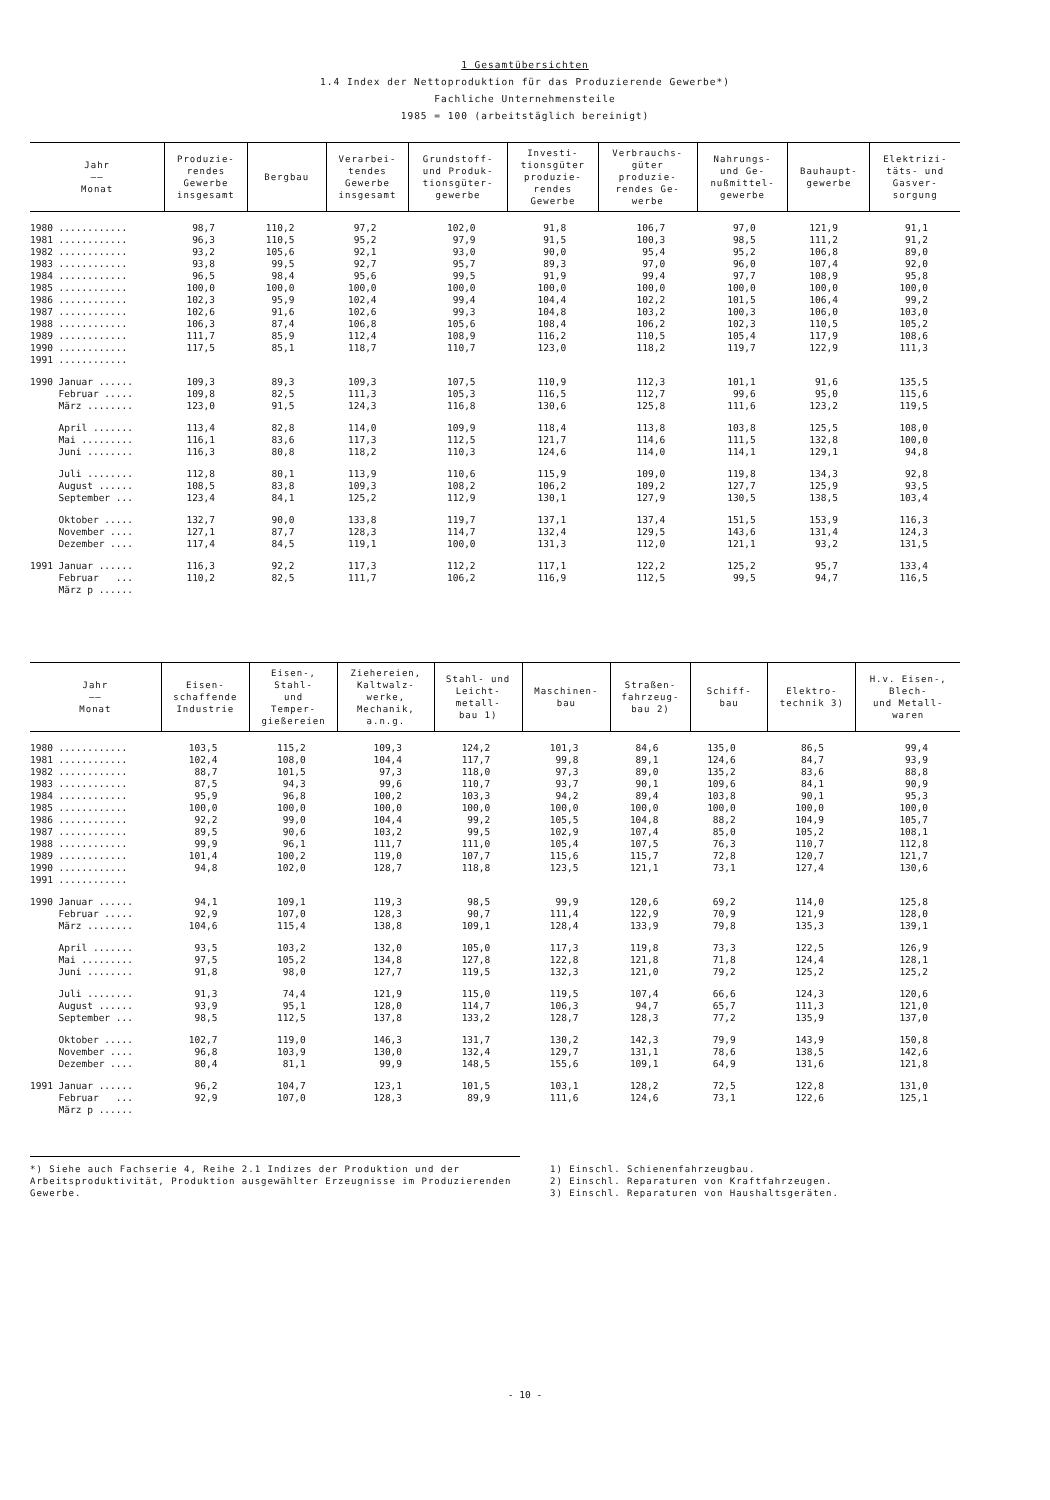1 Gesamtübersichten
1.4 Index der Nettoproduktion für das Produzierende Gewerbe*)
Fachliche Unternehmensteile
1985 = 100 (arbeitstäglich bereinigt)
| Jahr —— Monat | Produzie- rendes Gewerbe insgesamt | Bergbau | Verarbei- tendes Gewerbe insgesamt | Grundstoff- und Produk- tionsgüter- gewerbe | Investi- tionsgüter produzie- rendes Gewerbe | Verbrauchs- güter produzie- rendes Ge- werbe | Nahrungs- und Ge- nußmittel- gewerbe | Bauhaupt- gewerbe | Elektrizi- täts- und Gasver- sorgung |
| --- | --- | --- | --- | --- | --- | --- | --- | --- | --- |
| 1980 ............ | 98,7 | 110,2 | 97,2 | 102,0 | 91,8 | 106,7 | 97,0 | 121,9 | 91,1 |
| 1981 ............ | 96,3 | 110,5 | 95,2 | 97,9 | 91,5 | 100,3 | 98,5 | 111,2 | 91,2 |
| 1982 ............ | 93,2 | 105,6 | 92,1 | 93,0 | 90,0 | 95,4 | 95,2 | 106,8 | 89,0 |
| 1983 ............ | 93,8 | 99,5 | 92,7 | 95,7 | 89,3 | 97,0 | 96,0 | 107,4 | 92,0 |
| 1984 ............ | 96,5 | 98,4 | 95,6 | 99,5 | 91,9 | 99,4 | 97,7 | 108,9 | 95,8 |
| 1985 ............ | 100,0 | 100,0 | 100,0 | 100,0 | 100,0 | 100,0 | 100,0 | 100,0 | 100,0 |
| 1986 ............ | 102,3 | 95,9 | 102,4 | 99,4 | 104,4 | 102,2 | 101,5 | 106,4 | 99,2 |
| 1987 ............ | 102,6 | 91,6 | 102,6 | 99,3 | 104,8 | 103,2 | 100,3 | 106,0 | 103,0 |
| 1988 ............ | 106,3 | 87,4 | 106,8 | 105,6 | 108,4 | 106,2 | 102,3 | 110,5 | 105,2 |
| 1989 ............ | 111,7 | 85,9 | 112,4 | 108,9 | 116,2 | 110,5 | 105,4 | 117,9 | 108,6 |
| 1990 ............ | 117,5 | 85,1 | 118,7 | 110,7 | 123,0 | 118,2 | 119,7 | 122,9 | 111,3 |
| 1991 ............ | | | | | | | | | |
| 1990 Januar ...... | 109,3 | 89,3 | 109,3 | 107,5 | 110,9 | 112,3 | 101,1 | 91,6 | 135,5 |
| Februar ..... | 109,8 | 82,5 | 111,3 | 105,3 | 116,5 | 112,7 | 99,6 | 95,0 | 115,6 |
| März ........ | 123,0 | 91,5 | 124,3 | 116,8 | 130,6 | 125,8 | 111,6 | 123,2 | 119,5 |
| April ....... | 113,4 | 82,8 | 114,0 | 109,9 | 118,4 | 113,8 | 103,8 | 125,5 | 108,0 |
| Mai ......... | 116,1 | 83,6 | 117,3 | 112,5 | 121,7 | 114,6 | 111,5 | 132,8 | 100,0 |
| Juni ........ | 116,3 | 80,8 | 118,2 | 110,3 | 124,6 | 114,0 | 114,1 | 129,1 | 94,8 |
| Juli ........ | 112,8 | 80,1 | 113,9 | 110,6 | 115,9 | 109,0 | 119,8 | 134,3 | 92,8 |
| August ...... | 108,5 | 83,8 | 109,3 | 108,2 | 106,2 | 109,2 | 127,7 | 125,9 | 93,5 |
| September ... | 123,4 | 84,1 | 125,2 | 112,9 | 130,1 | 127,9 | 130,5 | 138,5 | 103,4 |
| Oktober ..... | 132,7 | 90,0 | 133,8 | 119,7 | 137,1 | 137,4 | 151,5 | 153,9 | 116,3 |
| November .... | 127,1 | 87,7 | 128,3 | 114,7 | 132,4 | 129,5 | 143,6 | 131,4 | 124,3 |
| Dezember .... | 117,4 | 84,5 | 119,1 | 100,0 | 131,3 | 112,0 | 121,1 | 93,2 | 131,5 |
| 1991 Januar ...... | 116,3 | 92,2 | 117,3 | 112,2 | 117,1 | 122,2 | 125,2 | 95,7 | 133,4 |
| Februar ... | 110,2 | 82,5 | 111,7 | 106,2 | 116,9 | 112,5 | 99,5 | 94,7 | 116,5 |
| März p ...... | | | | | | | | | |
| Jahr —— Monat | Eisen- schaffende Industrie | Eisen-, Stahl- und Temper- gießereien | Ziehereien, Kaltwalz- werke, Mechanik, a.n.g. | Stahl- und Leicht- metall- bau 1) | Maschinen- bau | Straßen- fahrzeug- bau 2) | Schiff- bau | Elektro- technik 3) | H.v. Eisen-, Blech- und Metall- waren |
| --- | --- | --- | --- | --- | --- | --- | --- | --- | --- |
| 1980 ............ | 103,5 | 115,2 | 109,3 | 124,2 | 101,3 | 84,6 | 135,0 | 86,5 | 99,4 |
| 1981 ............ | 102,4 | 108,0 | 104,4 | 117,7 | 99,8 | 89,1 | 124,6 | 84,7 | 93,9 |
| 1982 ............ | 88,7 | 101,5 | 97,3 | 118,0 | 97,3 | 89,0 | 135,2 | 83,6 | 88,8 |
| 1983 ............ | 87,5 | 94,3 | 99,6 | 110,7 | 93,7 | 90,1 | 109,6 | 84,1 | 90,9 |
| 1984 ............ | 95,9 | 96,8 | 100,2 | 103,3 | 94,2 | 89,4 | 103,8 | 90,1 | 95,3 |
| 1985 ............ | 100,0 | 100,0 | 100,0 | 100,0 | 100,0 | 100,0 | 100,0 | 100,0 | 100,0 |
| 1986 ............ | 92,2 | 99,0 | 104,4 | 99,2 | 105,5 | 104,8 | 88,2 | 104,9 | 105,7 |
| 1987 ............ | 89,5 | 90,6 | 103,2 | 99,5 | 102,9 | 107,4 | 85,0 | 105,2 | 108,1 |
| 1988 ............ | 99,9 | 96,1 | 111,7 | 111,0 | 105,4 | 107,5 | 76,3 | 110,7 | 112,8 |
| 1989 ............ | 101,4 | 100,2 | 119,0 | 107,7 | 115,6 | 115,7 | 72,8 | 120,7 | 121,7 |
| 1990 ............ | 94,8 | 102,0 | 128,7 | 118,8 | 123,5 | 121,1 | 73,1 | 127,4 | 130,6 |
| 1991 ............ | | | | | | | | | |
| 1990 Januar ...... | 94,1 | 109,1 | 119,3 | 98,5 | 99,9 | 120,6 | 69,2 | 114,0 | 125,8 |
| Februar ..... | 92,9 | 107,0 | 128,3 | 90,7 | 111,4 | 122,9 | 70,9 | 121,9 | 128,0 |
| März ........ | 104,6 | 115,4 | 138,8 | 109,1 | 128,4 | 133,9 | 79,8 | 135,3 | 139,1 |
| April ....... | 93,5 | 103,2 | 132,0 | 105,0 | 117,3 | 119,8 | 73,3 | 122,5 | 126,9 |
| Mai ......... | 97,5 | 105,2 | 134,8 | 127,8 | 122,8 | 121,8 | 71,8 | 124,4 | 128,1 |
| Juni ........ | 91,8 | 98,0 | 127,7 | 119,5 | 132,3 | 121,0 | 79,2 | 125,2 | 125,2 |
| Juli ........ | 91,3 | 74,4 | 121,9 | 115,0 | 119,5 | 107,4 | 66,6 | 124,3 | 120,6 |
| August ...... | 93,9 | 95,1 | 128,0 | 114,7 | 106,3 | 94,7 | 65,7 | 111,3 | 121,0 |
| September ... | 98,5 | 112,5 | 137,8 | 133,2 | 128,7 | 128,3 | 77,2 | 135,9 | 137,0 |
| Oktober ..... | 102,7 | 119,0 | 146,3 | 131,7 | 130,2 | 142,3 | 79,9 | 143,9 | 150,8 |
| November .... | 96,8 | 103,9 | 130,0 | 132,4 | 129,7 | 131,1 | 78,6 | 138,5 | 142,6 |
| Dezember .... | 80,4 | 81,1 | 99,9 | 148,5 | 155,6 | 109,1 | 64,9 | 131,6 | 121,8 |
| 1991 Januar ...... | 96,2 | 104,7 | 123,1 | 101,5 | 103,1 | 128,2 | 72,5 | 122,8 | 131,0 |
| Februar ... | 92,9 | 107,0 | 128,3 | 89,9 | 111,6 | 124,6 | 73,1 | 122,6 | 125,1 |
| März p ...... | | | | | | | | | |
*) Siehe auch Fachserie 4, Reihe 2.1 Indizes der Produktion und der Arbeitsproduktivität, Produktion ausgewählter Erzeugnisse im Produzierenden Gewerbe.
1) Einschl. Schienenfahrzeugbau.
2) Einschl. Reparaturen von Kraftfahrzeugen.
3) Einschl. Reparaturen von Haushaltsgeräten.
- 10 -